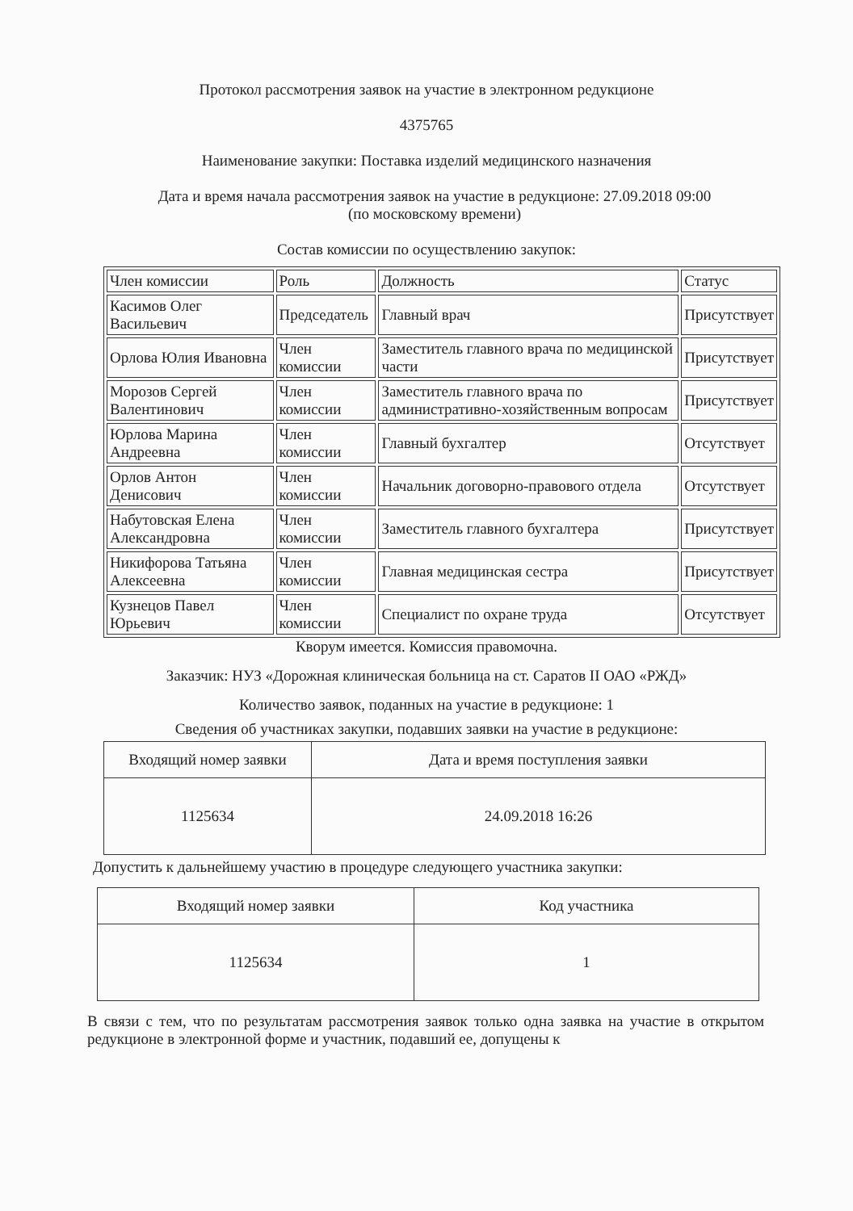Протокол рассмотрения заявок на участие в электронном редукционе
4375765
Наименование закупки: Поставка изделий медицинского назначения
Дата и время начала рассмотрения заявок на участие в редукционе: 27.09.2018 09:00
(по московскому времени)
Состав комиссии по осуществлению закупок:
| Член комиссии | Роль | Должность | Статус |
| Касимов Олег Васильевич | Председатель | Главный врач | Присутствует |
| Орлова Юлия Ивановна | Член комиссии | Заместитель главного врача по медицинской части | Присутствует |
| Морозов Сергей Валентинович | Член комиссии | Заместитель главного врача по административно-хозяйственным вопросам | Присутствует |
| Юрлова Марина Андреевна | Член комиссии | Главный бухгалтер | Отсутствует |
| Орлов Антон Денисович | Член комиссии | Начальник договорно-правового отдела | Отсутствует |
| Набутовская Елена Александровна | Член комиссии | Заместитель главного бухгалтера | Присутствует |
| Никифорова Татьяна Алексеевна | Член комиссии | Главная медицинская сестра | Присутствует |
| Кузнецов Павел Юрьевич | Член комиссии | Специалист по охране труда | Отсутствует |
Кворум имеется. Комиссия правомочна.
Заказчик: НУЗ «Дорожная клиническая больница на ст. Саратов II ОАО «РЖД»
Количество заявок, поданных на участие в редукционе: 1
Сведения об участниках закупки, подавших заявки на участие в редукционе:
| Входящий номер заявки | Дата и время поступления заявки |
| 1125634 | 24.09.2018 16:26 |
Допустить к дальнейшему участию в процедуре следующего участника закупки:
| Входящий номер заявки | Код участника |
| 1125634 | 1 |
В связи с тем, что по результатам рассмотрения заявок только одна заявка на участие в открытом редукционе в электронной форме и участник, подавший ее, допущены к